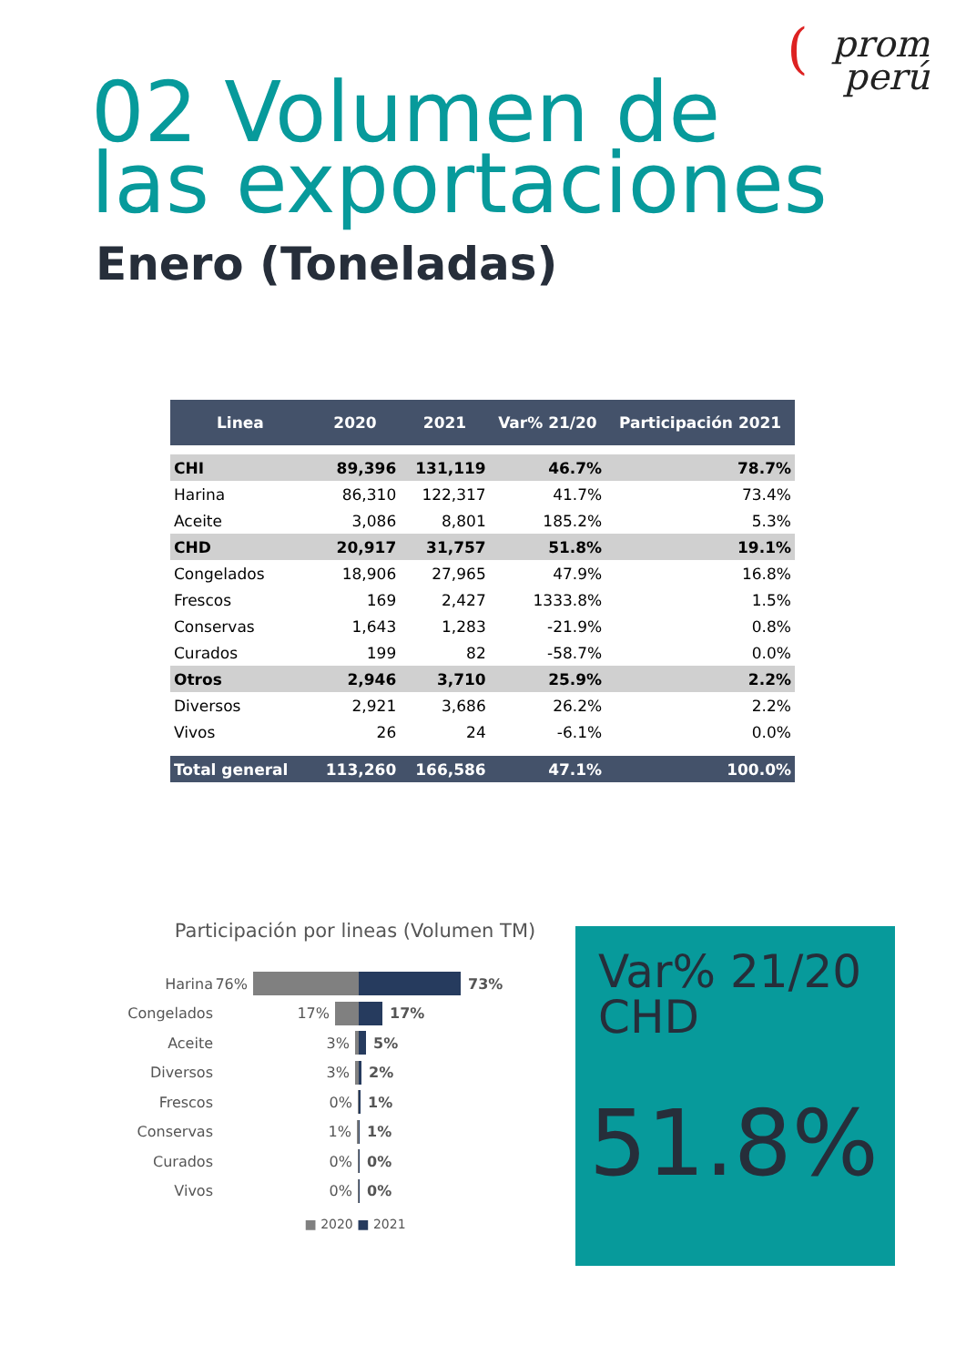(prom
perú
02 Volumen de
las exportaciones
Enero (Toneladas)
| Linea | 2020 | 2021 | Var% 21/20 | Participación 2021 |
| --- | --- | --- | --- | --- |
| CHI | 89,396 | 131,119 | 46.7% | 78.7% |
| Harina | 86,310 | 122,317 | 41.7% | 73.4% |
| Aceite | 3,086 | 8,801 | 185.2% | 5.3% |
| CHD | 20,917 | 31,757 | 51.8% | 19.1% |
| Congelados | 18,906 | 27,965 | 47.9% | 16.8% |
| Frescos | 169 | 2,427 | 1333.8% | 1.5% |
| Conservas | 1,643 | 1,283 | -21.9% | 0.8% |
| Curados | 199 | 82 | -58.7% | 0.0% |
| Otros | 2,946 | 3,710 | 25.9% | 2.2% |
| Diversos | 2,921 | 3,686 | 26.2% | 2.2% |
| Vivos | 26 | 24 | -6.1% | 0.0% |
| Total general | 113,260 | 166,586 | 47.1% | 100.0% |
Participación por lineas (Volumen TM)
Harina 76% 73%
Congelados 17% 17%
Aceite 3% 5%
Diversos 3% 2%
Frescos 0% 1%
Conservas 1% 1%
Curados 0% 0%
Vivos 0% 0%
■ 2020 ■ 2021
Var% 21/20
CHD
51.8%